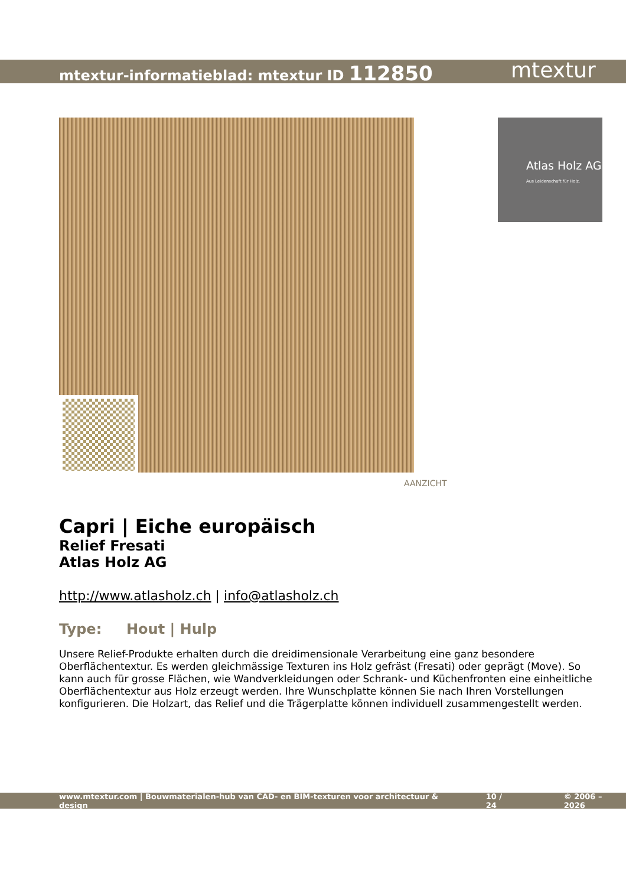mtextur-informatieblad: mtextur ID 112850
mtextur
Atlas Holz AG
Aus Leidenschaft für Holz.
AANZICHT
Capri | Eiche europäisch
Relief Fresati
Atlas Holz AG
http://www.atlasholz.ch | info@atlasholz.ch
Type: Hout | Hulp
Unsere Relief-Produkte erhalten durch die dreidimensionale Verarbeitung eine ganz besondere Oberflächentextur. Es werden gleichmässige Texturen ins Holz gefräst (Fresati) oder geprägt (Move). So kann auch für grosse Flächen, wie Wandverkleidungen oder Schrank- und Küchenfronten eine einheitliche Oberflächentextur aus Holz erzeugt werden. Ihre Wunschplatte können Sie nach Ihren Vorstellungen konfigurieren. Die Holzart, das Relief und die Trägerplatte können individuell zusammengestellt werden.
www.mtextur.com | Bouwmaterialen-hub van CAD- en BIM-texturen voor architectuur & design 10 / 24 © 2006 – 2026